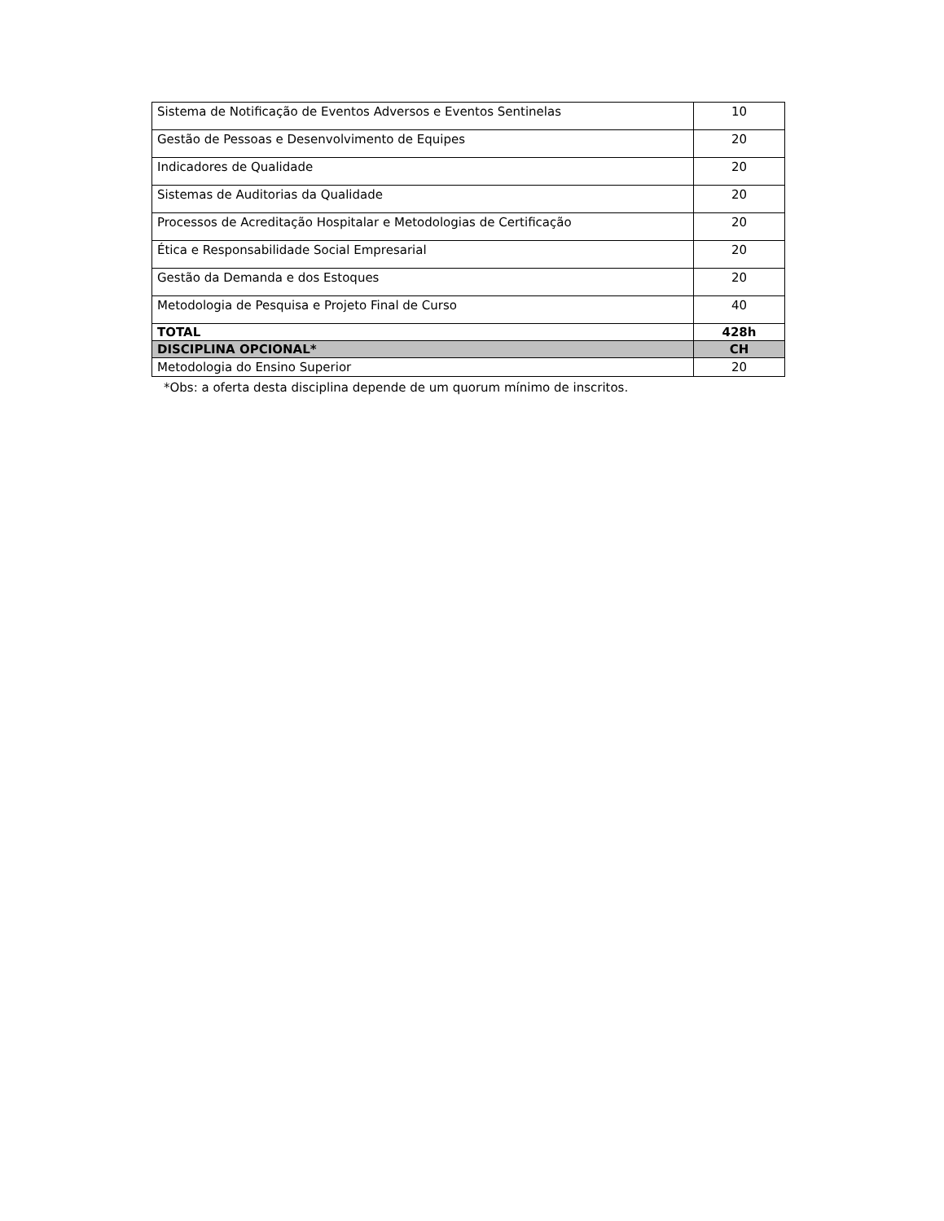| Sistema de Notificação de Eventos Adversos e Eventos Sentinelas | 10 |
| Gestão de Pessoas e Desenvolvimento de Equipes | 20 |
| Indicadores de Qualidade | 20 |
| Sistemas de Auditorias da Qualidade | 20 |
| Processos de Acreditação Hospitalar e Metodologias de Certificação | 20 |
| Ética e Responsabilidade Social Empresarial | 20 |
| Gestão da Demanda e dos Estoques | 20 |
| Metodologia de Pesquisa e Projeto Final de Curso | 40 |
| TOTAL | 428h |
| DISCIPLINA OPCIONAL* | CH |
| Metodologia do Ensino Superior | 20 |
*Obs: a oferta desta disciplina depende de um quorum mínimo de inscritos.